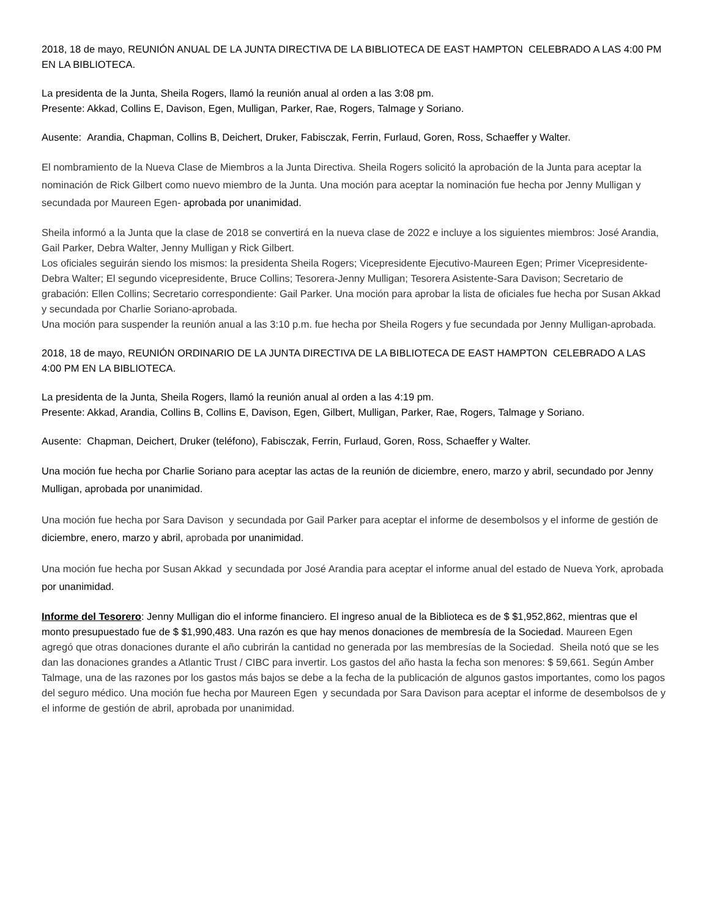2018, 18 de mayo, REUNIÓN ANUAL DE LA JUNTA DIRECTIVA DE LA BIBLIOTECA DE EAST HAMPTON CELEBRADO A LAS 4:00 PM EN LA BIBLIOTECA.
La presidenta de la Junta, Sheila Rogers, llamó la reunión anual al orden a las 3:08 pm.
Presente: Akkad, Collins E, Davison, Egen, Mulligan, Parker, Rae, Rogers, Talmage y Soriano.
Ausente: Arandia, Chapman, Collins B, Deichert, Druker, Fabisczak, Ferrin, Furlaud, Goren, Ross, Schaeffer y Walter.
El nombramiento de la Nueva Clase de Miembros a la Junta Directiva. Sheila Rogers solicitó la aprobación de la Junta para aceptar la nominación de Rick Gilbert como nuevo miembro de la Junta. Una moción para aceptar la nominación fue hecha por Jenny Mulligan y secundada por Maureen Egen- aprobada por unanimidad.
Sheila informó a la Junta que la clase de 2018 se convertirá en la nueva clase de 2022 e incluye a los siguientes miembros: José Arandia, Gail Parker, Debra Walter, Jenny Mulligan y Rick Gilbert.
Los oficiales seguirán siendo los mismos: la presidenta Sheila Rogers; Vicepresidente Ejecutivo-Maureen Egen; Primer Vicepresidente-Debra Walter; El segundo vicepresidente, Bruce Collins; Tesorera-Jenny Mulligan; Tesorera Asistente-Sara Davison; Secretario de grabación: Ellen Collins; Secretario correspondiente: Gail Parker. Una moción para aprobar la lista de oficiales fue hecha por Susan Akkad y secundada por Charlie Soriano-aprobada.
Una moción para suspender la reunión anual a las 3:10 p.m. fue hecha por Sheila Rogers y fue secundada por Jenny Mulligan-aprobada.
2018, 18 de mayo, REUNIÓN ORDINARIO DE LA JUNTA DIRECTIVA DE LA BIBLIOTECA DE EAST HAMPTON CELEBRADO A LAS 4:00 PM EN LA BIBLIOTECA.
La presidenta de la Junta, Sheila Rogers, llamó la reunión anual al orden a las 4:19 pm.
Presente: Akkad, Arandia, Collins B, Collins E, Davison, Egen, Gilbert, Mulligan, Parker, Rae, Rogers, Talmage y Soriano.
Ausente: Chapman, Deichert, Druker (teléfono), Fabisczak, Ferrin, Furlaud, Goren, Ross, Schaeffer y Walter.
Una moción fue hecha por Charlie Soriano para aceptar las actas de la reunión de diciembre, enero, marzo y abril, secundado por Jenny Mulligan, aprobada por unanimidad.
Una moción fue hecha por Sara Davison y secundada por Gail Parker para aceptar el informe de desembolsos y el informe de gestión de diciembre, enero, marzo y abril, aprobada por unanimidad.
Una moción fue hecha por Susan Akkad y secundada por José Arandia para aceptar el informe anual del estado de Nueva York, aprobada por unanimidad.
Informe del Tesorero: Jenny Mulligan dio el informe financiero. El ingreso anual de la Biblioteca es de $ $1,952,862, mientras que el monto presupuestado fue de $ $1,990,483. Una razón es que hay menos donaciones de membresía de la Sociedad. Maureen Egen agregó que otras donaciones durante el año cubrirán la cantidad no generada por las membresías de la Sociedad. Sheila notó que se les dan las donaciones grandes a Atlantic Trust / CIBC para invertir. Los gastos del año hasta la fecha son menores: $ 59,661. Según Amber Talmage, una de las razones por los gastos más bajos se debe a la fecha de la publicación de algunos gastos importantes, como los pagos del seguro médico. Una moción fue hecha por Maureen Egen y secundada por Sara Davison para aceptar el informe de desembolsos de y el informe de gestión de abril, aprobada por unanimidad.